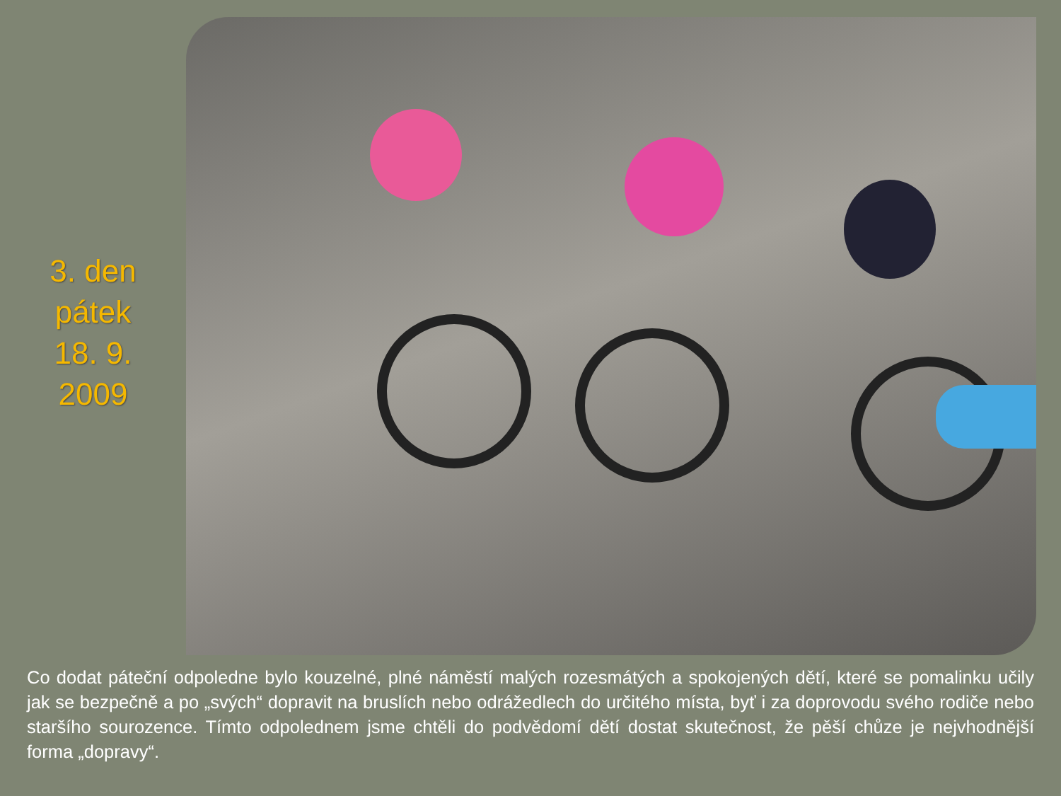3. den
pátek
18. 9.
2009
Co dodat páteční odpoledne bylo kouzelné, plné náměstí malých rozesmátých a spokojených dětí, které se pomalinku učily jak se bezpečně a po „svých“ dopravit na bruslích nebo odrážedlech do určitého místa, byť i za doprovodu svého rodiče nebo staršího sourozence. Tímto odpolednem jsme chtěli do podvědomí dětí dostat skutečnost, že pěší chůze je nejvhodnější forma „dopravy“.